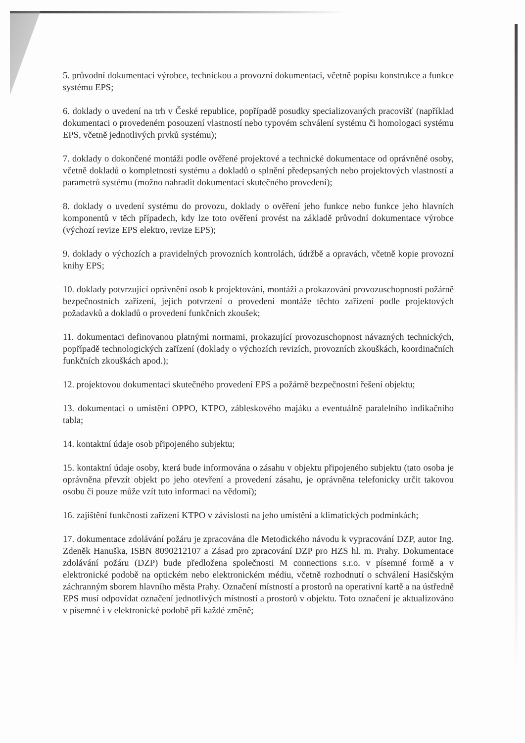5. průvodní dokumentaci výrobce, technickou a provozní dokumentaci, včetně popisu konstrukce a funkce systému EPS;
6. doklady o uvedení na trh v České republice, popřípadě posudky specializovaných pracovišť (například dokumentaci o provedeném posouzení vlastností nebo typovém schválení systému či homologaci systému EPS, včetně jednotlivých prvků systému);
7. doklady o dokončené montáži podle ověřené projektové a technické dokumentace od oprávněné osoby, včetně dokladů o kompletnosti systému a dokladů o splnění předepsaných nebo projektových vlastností a parametrů systému (možno nahradit dokumentací skutečného provedení);
8. doklady o uvedení systému do provozu, doklady o ověření jeho funkce nebo funkce jeho hlavních komponentů v těch případech, kdy lze toto ověření provést na základě průvodní dokumentace výrobce (výchozí revize EPS elektro, revize EPS);
9. doklady o výchozích a pravidelných provozních kontrolách, údržbě a opravách, včetně kopie provozní knihy EPS;
10. doklady potvrzující oprávnění osob k projektování, montáži a prokazování provozuschopnosti požárně bezpečnostních zařízení, jejich potvrzení o provedení montáže těchto zařízení podle projektových požadavků a dokladů o provedení funkčních zkoušek;
11. dokumentaci definovanou platnými normami, prokazující provozuschopnost návazných technických, popřípadě technologických zařízení (doklady o výchozích revizích, provozních zkouškách, koordinačních funkčních zkouškách apod.);
12. projektovou dokumentaci skutečného provedení EPS a požárně bezpečnostní řešení objektu;
13. dokumentaci o umístění OPPO, KTPO, zábleskového majáku a eventuálně paralelního indikačního tabla;
14. kontaktní údaje osob připojeného subjektu;
15. kontaktní údaje osoby, která bude informována o zásahu v objektu připojeného subjektu (tato osoba je oprávněna převzít objekt po jeho otevření a provedení zásahu, je oprávněna telefonicky určit takovou osobu či pouze může vzít tuto informaci na vědomí);
16. zajištění funkčnosti zařízení KTPO v závislosti na jeho umístění a klimatických podmínkách;
17. dokumentace zdolávání požáru je zpracována dle Metodického návodu k vypracování DZP, autor Ing. Zdeněk Hanuška, ISBN 8090212107 a Zásad pro zpracování DZP pro HZS hl. m. Prahy. Dokumentace zdolávání požáru (DZP) bude předložena společnosti M connections s.r.o. v písemné formě a v elektronické podobě na optickém nebo elektronickém médiu, včetně rozhodnutí o schválení Hasičským záchranným sborem hlavního města Prahy. Označení místností a prostorů na operativní kartě a na ústředně EPS musí odpovídat označení jednotlivých místností a prostorů v objektu. Toto označení je aktualizováno v písemné i v elektronické podobě při každé změně;